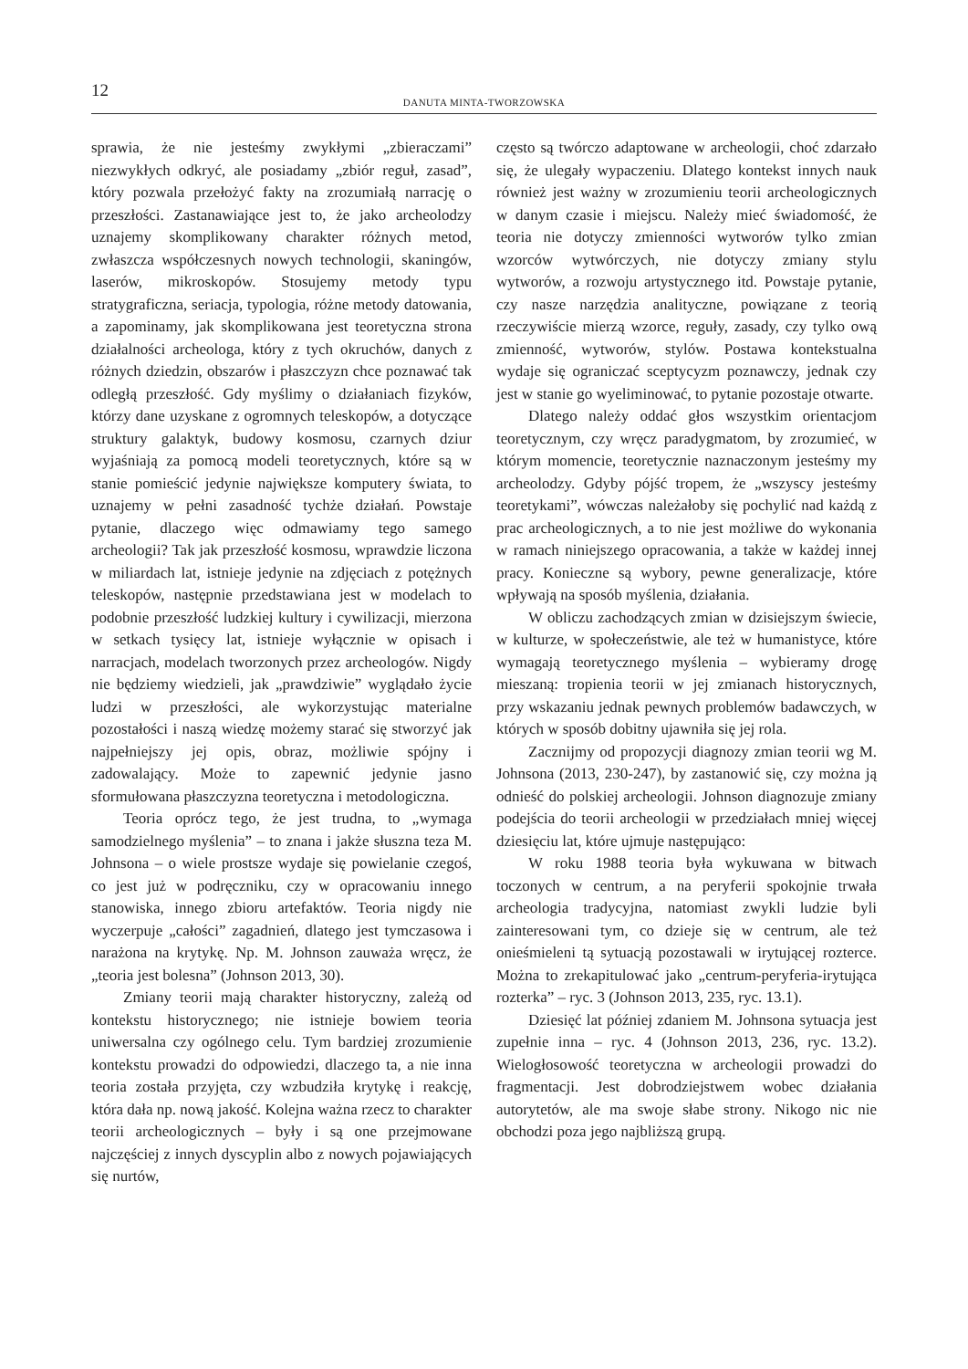12
DANUTA MINTA-TWORZOWSKA
sprawia, że nie jesteśmy zwykłymi „zbieraczami” niezwykłych odkryć, ale posiadamy „zbiór reguł, zasad”, który pozwala przełożyć fakty na zrozumiałą narrację o przeszłości. Zastanawiające jest to, że jako archeolodzy uznajemy skomplikowany charakter różnych metod, zwłaszcza współczesnych nowych technologii, skaningów, laserów, mikroskopów. Stosujemy metody typu stratygraficzna, seriacja, typologia, różne metody datowania, a zapominamy, jak skomplikowana jest teoretyczna strona działalności archeologa, który z tych okruchów, danych z różnych dziedzin, obszarów i płaszczyzn chce poznawać tak odległą przeszłość. Gdy myślimy o działaniach fizyków, którzy dane uzyskane z ogromnych teleskopów, a dotyczące struktury galaktyk, budowy kosmosu, czarnych dziur wyjaśniają za pomocą modeli teoretycznych, które są w stanie pomieścić jedynie największe komputery świata, to uznajemy w pełni zasadność tychże działań. Powstaje pytanie, dlaczego więc odmawiamy tego samego archeologii? Tak jak przeszłość kosmosu, wprawdzie liczona w miliardach lat, istnieje jedynie na zdjęciach z potężnych teleskopów, następnie przedstawiana jest w modelach to podobnie przeszłość ludzkiej kultury i cywilizacji, mierzona w setkach tysięcy lat, istnieje wyłącznie w opisach i narracjach, modelach tworzonych przez archeologów. Nigdy nie będziemy wiedzieli, jak „prawdziwie” wyglądało życie ludzi w przeszłości, ale wykorzystując materialne pozostałości i naszą wiedzę możemy starać się stworzyć jak najpełniejszy jej opis, obraz, możliwie spójny i zadowalający. Może to zapewnić jedynie jasno sformułowana płaszczyzna teoretyczna i metodologiczna.
Teoria oprócz tego, że jest trudna, to „wymaga samodzielnego myślenia” – to znana i jakże słuszna teza M. Johnsona – o wiele prostsze wydaje się powielanie czegoś, co jest już w podręczniku, czy w opracowaniu innego stanowiska, innego zbioru artefaktów. Teoria nigdy nie wyczerpuje „całości” zagadnień, dlatego jest tymczasowa i narażona na krytykę. Np. M. Johnson zauważa wręcz, że „teoria jest bolesna” (Johnson 2013, 30).
Zmiany teorii mają charakter historyczny, zależą od kontekstu historycznego; nie istnieje bowiem teoria uniwersalna czy ogólnego celu. Tym bardziej zrozumienie kontekstu prowadzi do odpowiedzi, dlaczego ta, a nie inna teoria została przyjęta, czy wzbudziła krytykę i reakcję, która dała np. nową jakość. Kolejna ważna rzecz to charakter teorii archeologicznych – były i są one przejmowane najczęściej z innych dyscyplin albo z nowych pojawiających się nurtów,
często są twórczo adaptowane w archeologii, choć zdarzało się, że ulegały wypaczeniu. Dlatego kontekst innych nauk również jest ważny w zrozumieniu teorii archeologicznych w danym czasie i miejscu. Należy mieć świadomość, że teoria nie dotyczy zmienności wytworów tylko zmian wzorców wytwórczych, nie dotyczy zmiany stylu wytworów, a rozwoju artystycznego itd. Powstaje pytanie, czy nasze narzędzia analityczne, powiązane z teorią rzeczywiście mierzą wzorce, reguły, zasady, czy tylko ową zmienność, wytworów, stylów. Postawa kontekstualna wydaje się ograniczać sceptycyzm poznawczy, jednak czy jest w stanie go wyeliminować, to pytanie pozostaje otwarte.
Dlatego należy oddać głos wszystkim orientacjom teoretycznym, czy wręcz paradygmatom, by zrozumieć, w którym momencie, teoretycznie naznaczonym jesteśmy my archeolodzy. Gdyby pójść tropem, że „wszyscy jesteśmy teoretykami”, wówczas należałoby się pochylić nad każdą z prac archeologicznych, a to nie jest możliwe do wykonania w ramach niniejszego opracowania, a także w każdej innej pracy. Konieczne są wybory, pewne generalizacje, które wpływają na sposób myślenia, działania.
W obliczu zachodzących zmian w dzisiejszym świecie, w kulturze, w społeczeństwie, ale też w humanistyce, które wymagają teoretycznego myślenia – wybieramy drogę mieszaną: tropienia teorii w jej zmianach historycznych, przy wskazaniu jednak pewnych problemów badawczych, w których w sposób dobitny ujawniła się jej rola.
Zacznijmy od propozycji diagnozy zmian teorii wg M. Johnsona (2013, 230-247), by zastanowić się, czy można ją odnieść do polskiej archeologii. Johnson diagnozuje zmiany podejścia do teorii archeologii w przedziałach mniej więcej dziesięciu lat, które ujmuje następująco:
W roku 1988 teoria była wykuwana w bitwach toczonych w centrum, a na peryferii spokojnie trwała archeologia tradycyjna, natomiast zwykli ludzie byli zainteresowani tym, co dzieje się w centrum, ale też onieśmieleni tą sytuacją pozostawali w irytującej rozterce. Można to zrekapitulować jako „centrum-peryferia-irytująca rozterka” – ryc. 3 (Johnson 2013, 235, ryc. 13.1).
Dziesięć lat później zdaniem M. Johnsona sytuacja jest zupełnie inna – ryc. 4 (Johnson 2013, 236, ryc. 13.2). Wielogłosowość teoretyczna w archeologii prowadzi do fragmentacji. Jest dobrodziejstwem wobec działania autorytetów, ale ma swoje słabe strony. Nikogo nic nie obchodzi poza jego najbliższą grupą.